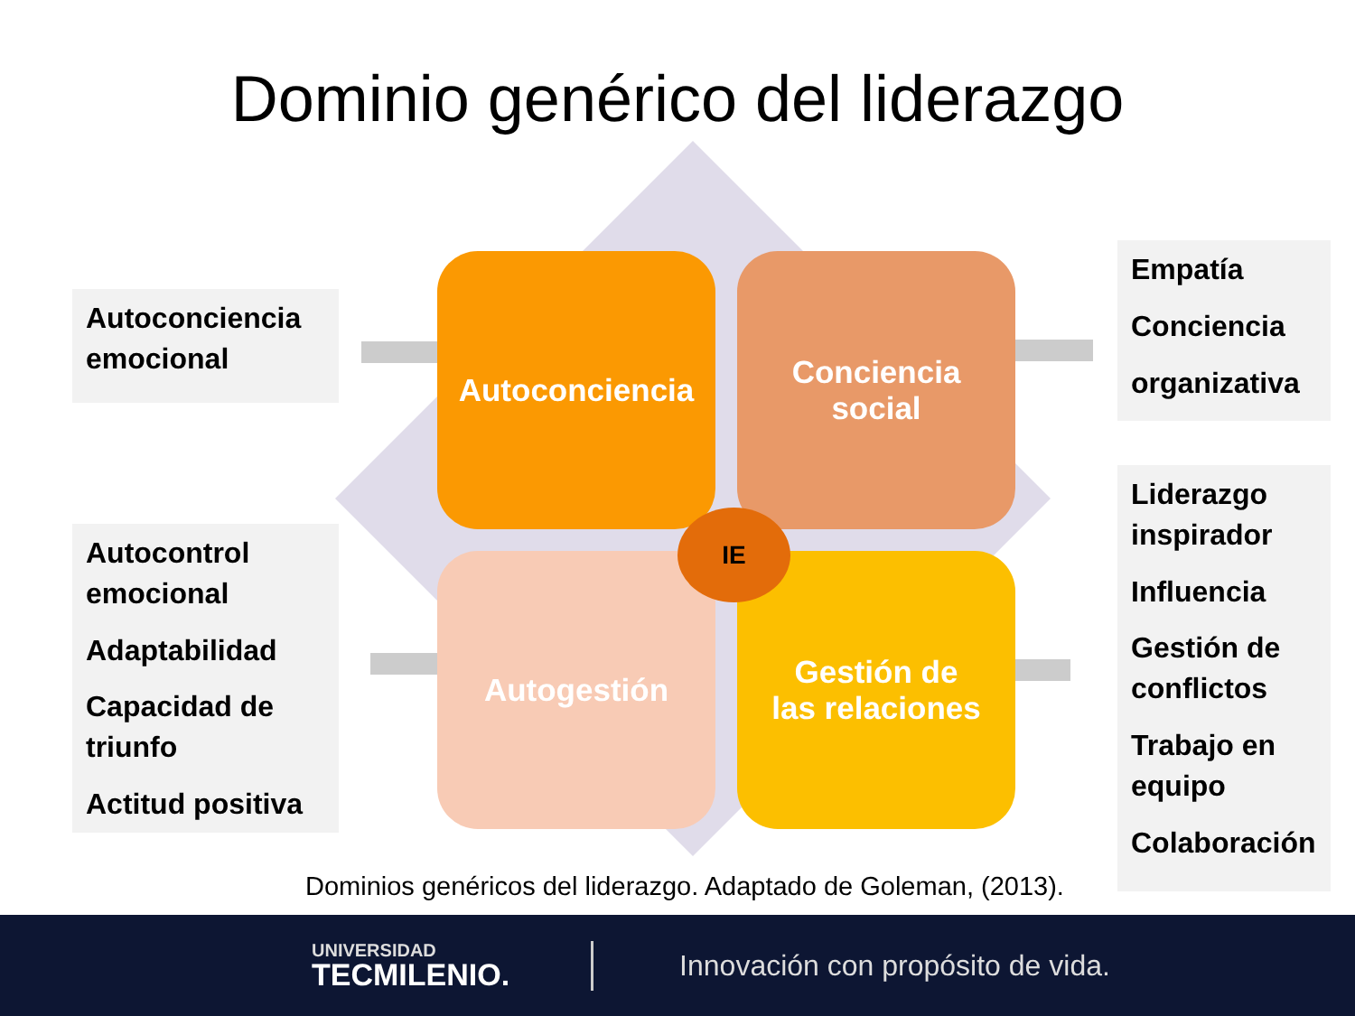Dominio genérico del liderazgo
Autoconciencia emocional
Autocontrol emocional
Adaptabilidad
Capacidad de triunfo
Actitud positiva
Empatía
Conciencia
organizativa
Liderazgo inspirador
Influencia
Gestión de conflictos
Trabajo en equipo
Colaboración
Autoconciencia
Conciencia
social
Autogestión
Gestión de
las relaciones
IE
Dominios genéricos del liderazgo. Adaptado de Goleman, (2013).
UNIVERSIDAD
TECMILENIO.
Innovación con propósito de vida.